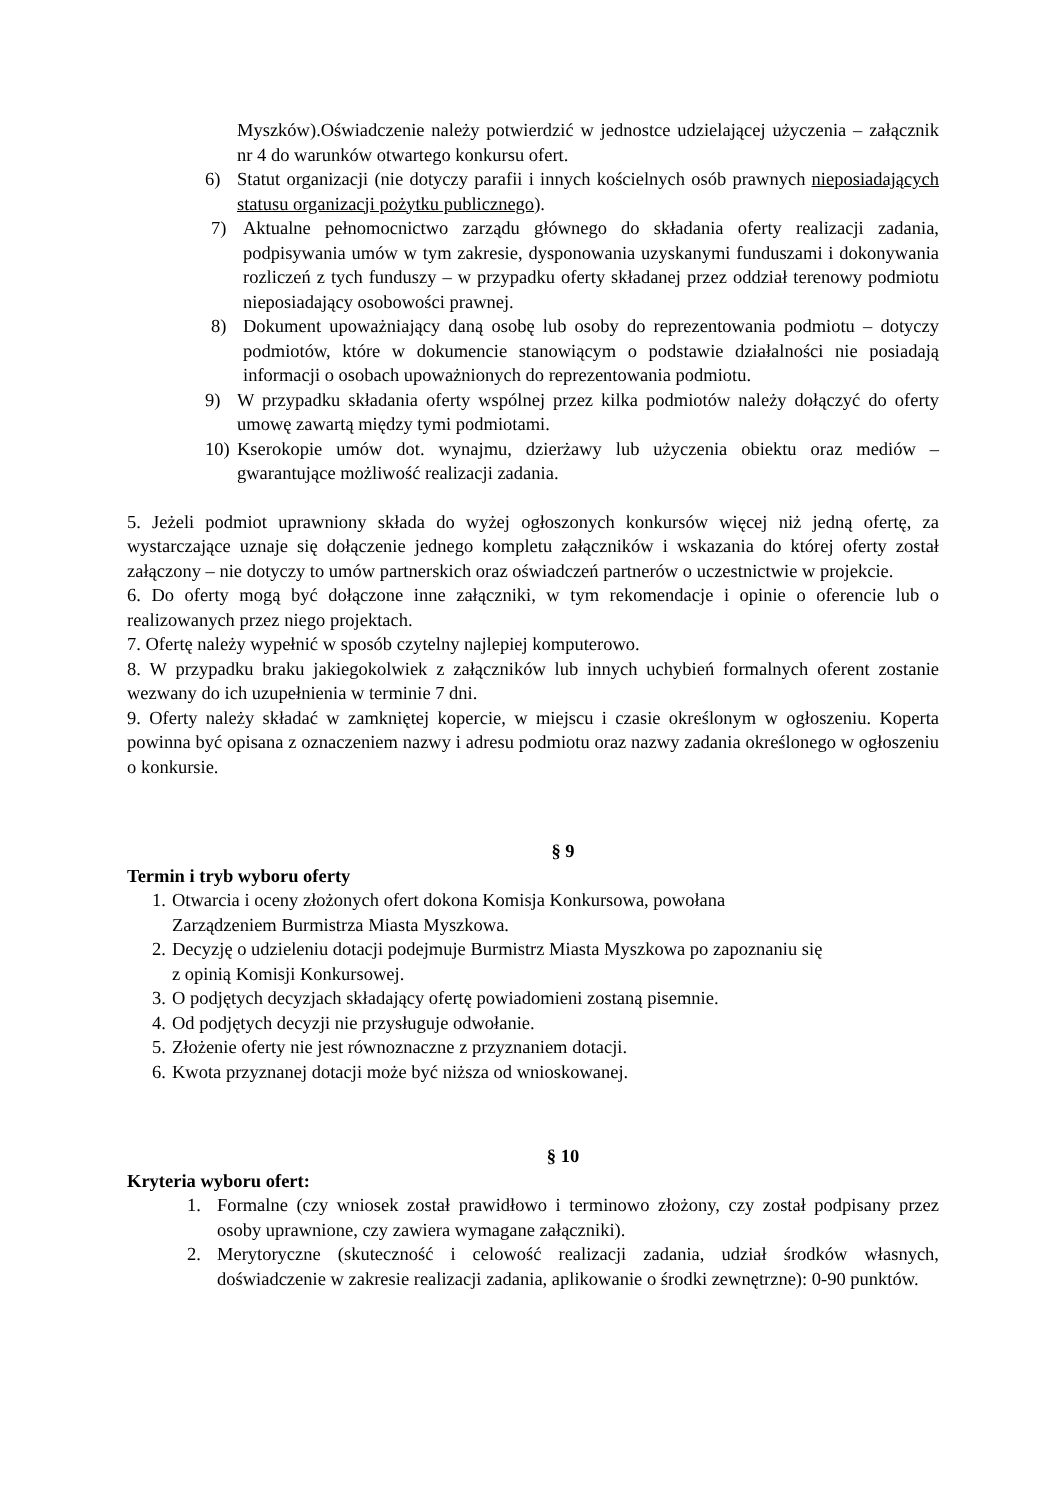Myszków).Oświadczenie należy potwierdzić w jednostce udzielającej użyczenia – załącznik nr 4 do warunków otwartego konkursu ofert.
6) Statut organizacji (nie dotyczy parafii i innych kościelnych osób prawnych nieposiadających statusu organizacji pożytku publicznego).
7) Aktualne pełnomocnictwo zarządu głównego do składania oferty realizacji zadania, podpisywania umów w tym zakresie, dysponowania uzyskanymi funduszami i dokonywania rozliczeń z tych funduszy – w przypadku oferty składanej przez oddział terenowy podmiotu nieposiadający osobowości prawnej.
8) Dokument upoważniający daną osobę lub osoby do reprezentowania podmiotu – dotyczy podmiotów, które w dokumencie stanowiącym o podstawie działalności nie posiadają informacji o osobach upoważnionych do reprezentowania podmiotu.
9) W przypadku składania oferty wspólnej przez kilka podmiotów należy dołączyć do oferty umowę zawartą między tymi podmiotami.
10) Kserokopie umów dot. wynajmu, dzierżawy lub użyczenia obiektu oraz mediów – gwarantujące możliwość realizacji zadania.
5. Jeżeli podmiot uprawniony składa do wyżej ogłoszonych konkursów więcej niż jedną ofertę, za wystarczające uznaje się dołączenie jednego kompletu załączników i wskazania do której oferty został załączony – nie dotyczy to umów partnerskich oraz oświadczeń partnerów o uczestnictwie w projekcie.
6. Do oferty mogą być dołączone inne załączniki, w tym rekomendacje i opinie o oferencie lub o realizowanych przez niego projektach.
7. Ofertę należy wypełnić w sposób czytelny najlepiej komputerowo.
8. W przypadku braku jakiegokolwiek z załączników lub innych uchybień formalnych oferent zostanie wezwany do ich uzupełnienia w terminie 7 dni.
9. Oferty należy składać w zamkniętej kopercie, w miejscu i czasie określonym w ogłoszeniu. Koperta powinna być opisana z oznaczeniem nazwy i adresu podmiotu oraz nazwy zadania określonego w ogłoszeniu o konkursie.
§ 9
Termin i tryb wyboru oferty
1. Otwarcia i oceny złożonych ofert dokona Komisja Konkursowa, powołana
Zarządzeniem Burmistrza Miasta Myszkowa.
2. Decyzję o udzieleniu dotacji podejmuje Burmistrz Miasta Myszkowa po zapoznaniu się
z opinią Komisji Konkursowej.
3. O podjętych decyzjach składający ofertę powiadomieni zostaną pisemnie.
4. Od podjętych decyzji nie przysługuje odwołanie.
5. Złożenie oferty nie jest równoznaczne z przyznaniem dotacji.
6. Kwota przyznanej dotacji może być niższa od wnioskowanej.
§ 10
Kryteria wyboru ofert:
1. Formalne (czy wniosek został prawidłowo i terminowo złożony, czy został podpisany przez osoby uprawnione, czy zawiera wymagane załączniki).
2. Merytoryczne (skuteczność i celowość realizacji zadania, udział środków własnych, doświadczenie w zakresie realizacji zadania, aplikowanie o środki zewnętrzne): 0-90 punktów.